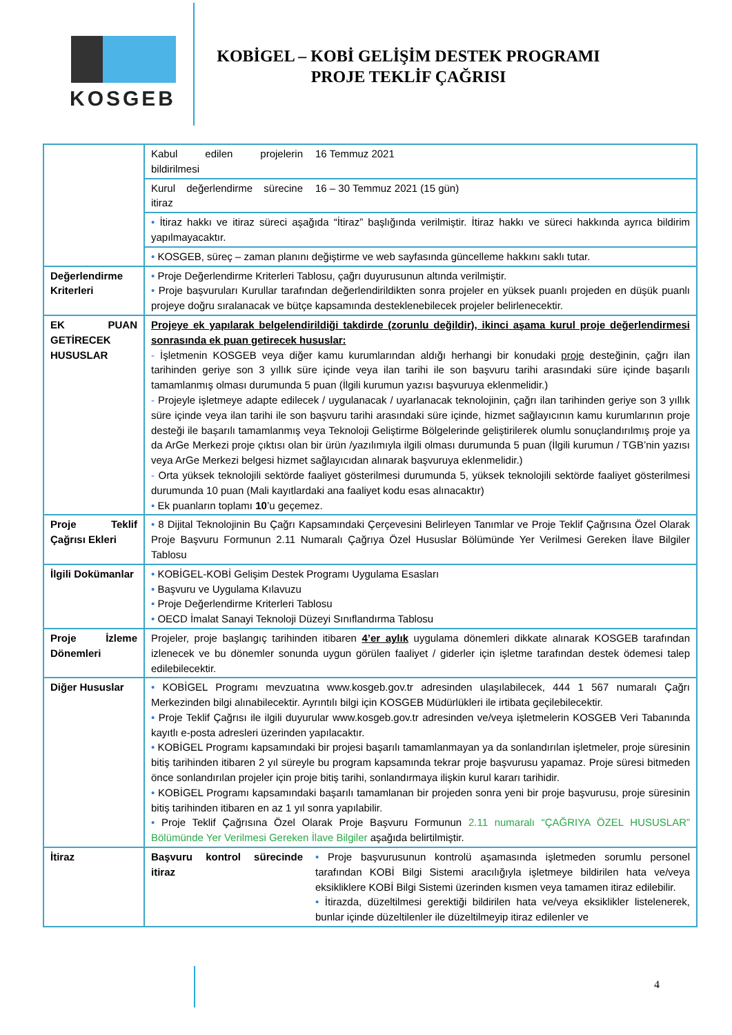KOSGEB
KOBİGEL – KOBİ GELİŞİM DESTEK PROGRAMI
PROJE TEKLİF ÇAĞRISI
| | Kabul edilen projelerin bildirilmesi | 16 Temmuz 2021 |
| | Kurul değerlendirme sürecine itiraz | 16 – 30 Temmuz 2021 (15 gün) |
| | • İtiraz hakkı ve itiraz süreci aşağıda “İtiraz” başlığında verilmiştir. İtiraz hakkı ve süreci hakkında ayrıca bildirim yapılmayacaktır. | |
| | • KOSGEB, süreç – zaman planını değiştirme ve web sayfasında güncelleme hakkını saklı tutar. | |
| Değerlendirme Kriterleri | • Proje Değerlendirme Kriterleri Tablosu, çağrı duyurusunun altında verilmiştir. • Proje başvuruları Kurullar tarafından değerlendirildikten sonra projeler en yüksek puanlı projeden en düşük puanlı projeye doğru sıralanacak ve bütçe kapsamında desteklenebilecek projeler belirlenecektir. | |
| EK PUAN GETİRECEK HUSUSLAR | Projeye ek yapılarak belgelendirildiği takdirde (zorunlu değildir), ikinci aşama kurul proje değerlendirmesi sonrasında ek puan getirecek hususlar: - İşletmenin KOSGEB veya diğer kamu kurumlarından aldığı herhangi bir konudaki proje desteğinin, çağrı ilan tarihinden geriye son 3 yıllık süre içinde veya ilan tarihi ile son başvuru tarihi arasındaki süre içinde başarılı tamamlanmış olması durumunda 5 puan (İlgili kurumun yazısı başvuruya eklenmelidir.) - Projeyle işletmeye adapte edilecek / uygulanacak / uyarlanacak teknolojinin, çağrı ilan tarihinden geriye son 3 yıllık süre içinde veya ilan tarihi ile son başvuru tarihi arasındaki süre içinde, hizmet sağlayıcının kamu kurumlarının proje desteği ile başarılı tamamlanmış veya Teknoloji Geliştirme Bölgelerinde geliştirilerek olumlu sonuçlandırılmış proje ya da ArGe Merkezi proje çıktısı olan bir ürün /yazılımıyla ilgili olması durumunda 5 puan (İlgili kurumun / TGB’nin yazısı veya ArGe Merkezi belgesi hizmet sağlayıcıdan alınarak başvuruya eklenmelidir.) - Orta yüksek teknolojili sektörde faaliyet gösterilmesi durumunda 5, yüksek teknolojili sektörde faaliyet gösterilmesi durumunda 10 puan (Mali kayıtlardaki ana faaliyet kodu esas alınacaktır) • Ek puanların toplamı 10 ’u geçemez. | |
| Proje Teklif Çağrısı Ekleri | • 8 Dijital Teknolojinin Bu Çağrı Kapsamındaki Çerçevesini Belirleyen Tanımlar ve Proje Teklif Çağrısına Özel Olarak Proje Başvuru Formunun 2.11 Numaralı Çağrıya Özel Hususlar Bölümünde Yer Verilmesi Gereken İlave Bilgiler Tablosu | |
| İlgili Dokümanlar | • KOBİGEL-KOBİ Gelişim Destek Programı Uygulama Esasları • Başvuru ve Uygulama Kılavuzu • Proje Değerlendirme Kriterleri Tablosu • OECD İmalat Sanayi Teknoloji Düzeyi Sınıflandırma Tablosu | |
| Proje İzleme Dönemleri | Projeler, proje başlangıç tarihinden itibaren 4’er aylık uygulama dönemleri dikkate alınarak KOSGEB tarafından izlenecek ve bu dönemler sonunda uygun görülen faaliyet / giderler için işletme tarafından destek ödemesi talep edilebilecektir. | |
| Diğer Hususlar | • KOBİGEL Programı mevzuatına www.kosgeb.gov.tr adresinden ulaşılabilecek, 444 1 567 numaralı Çağrı Merkezinden bilgi alınabilecektir. Ayrıntılı bilgi için KOSGEB Müdürlükleri ile irtibata geçilebilecektir. • Proje Teklif Çağrısı ile ilgili duyurular www.kosgeb.gov.tr adresinden ve/veya işletmelerin KOSGEB Veri Tabanında kayıtlı e-posta adresleri üzerinden yapılacaktır. • KOBİGEL Programı kapsamındaki bir projesi başarılı tamamlanmayan ya da sonlandırılan işletmeler, proje süresinin bitiş tarihinden itibaren 2 yıl süreyle bu program kapsamında tekrar proje başvurusu yapamaz. Proje süresi bitmeden önce sonlandırılan projeler için proje bitiş tarihi, sonlandırmaya ilişkin kurul kararı tarihidir. • KOBİGEL Programı kapsamındaki başarılı tamamlanan bir projeden sonra yeni bir proje başvurusu, proje süresinin bitiş tarihinden itibaren en az 1 yıl sonra yapılabilir. • Proje Teklif Çağrısına Özel Olarak Proje Başvuru Formunun 2.11 numaralı “ÇAĞRIYA ÖZEL HUSUSLAR” Bölümünde Yer Verilmesi Gereken İlave Bilgiler aşağıda belirtilmiştir. | |
| İtiraz | Başvuru kontrol sürecinde itiraz | • Proje başvurusunun kontrolü aşamasında işletmeden sorumlu personel tarafından KOBİ Bilgi Sistemi aracılığıyla işletmeye bildirilen hata ve/veya eksikliklere KOBİ Bilgi Sistemi üzerinden kısmen veya tamamen itiraz edilebilir. • İtirazda, düzeltilmesi gerektiği bildirilen hata ve/veya eksiklikler listelenerek, bunlar içinde düzeltilenler ile düzeltilmeyip itiraz edilenler ve |
4